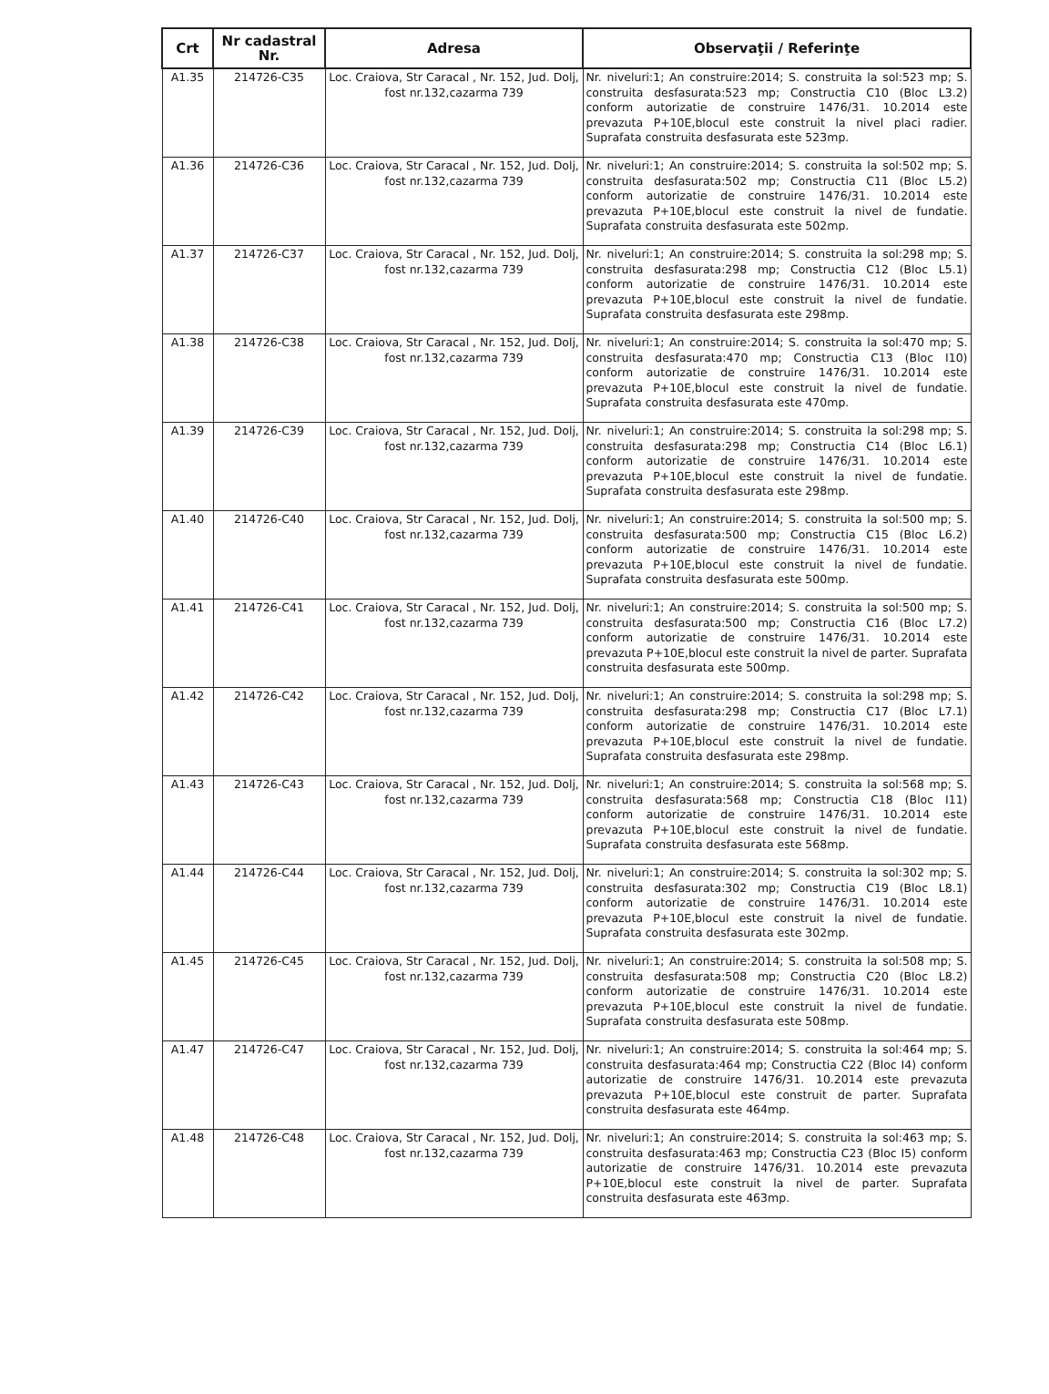| Crt | Nr cadastral Nr. | Adresa | Observaţii / Referinţe |
| --- | --- | --- | --- |
| A1.35 | 214726-C35 | Loc. Craiova, Str Caracal , Nr. 152, Jud. Dolj, fost nr.132,cazarma 739 | Nr. niveluri:1; An construire:2014; S. construita la sol:523 mp; S. construita desfasurata:523 mp; Constructia C10 (Bloc L3.2) conform autorizatie de construire 1476/31. 10.2014 este prevazuta P+10E,blocul este construit la nivel placi radier. Suprafata construita desfasurata este 523mp. |
| A1.36 | 214726-C36 | Loc. Craiova, Str Caracal , Nr. 152, Jud. Dolj, fost nr.132,cazarma 739 | Nr. niveluri:1; An construire:2014; S. construita la sol:502 mp; S. construita desfasurata:502 mp; Constructia C11 (Bloc L5.2) conform autorizatie de construire 1476/31. 10.2014 este prevazuta P+10E,blocul este construit la nivel de fundatie. Suprafata construita desfasurata este 502mp. |
| A1.37 | 214726-C37 | Loc. Craiova, Str Caracal , Nr. 152, Jud. Dolj, fost nr.132,cazarma 739 | Nr. niveluri:1; An construire:2014; S. construita la sol:298 mp; S. construita desfasurata:298 mp; Constructia C12 (Bloc L5.1) conform autorizatie de construire 1476/31. 10.2014 este prevazuta P+10E,blocul este construit la nivel de fundatie. Suprafata construita desfasurata este 298mp. |
| A1.38 | 214726-C38 | Loc. Craiova, Str Caracal , Nr. 152, Jud. Dolj, fost nr.132,cazarma 739 | Nr. niveluri:1; An construire:2014; S. construita la sol:470 mp; S. construita desfasurata:470 mp; Constructia C13 (Bloc I10) conform autorizatie de construire 1476/31. 10.2014 este prevazuta P+10E,blocul este construit la nivel de fundatie. Suprafata construita desfasurata este 470mp. |
| A1.39 | 214726-C39 | Loc. Craiova, Str Caracal , Nr. 152, Jud. Dolj, fost nr.132,cazarma 739 | Nr. niveluri:1; An construire:2014; S. construita la sol:298 mp; S. construita desfasurata:298 mp; Constructia C14 (Bloc L6.1) conform autorizatie de construire 1476/31. 10.2014 este prevazuta P+10E,blocul este construit la nivel de fundatie. Suprafata construita desfasurata este 298mp. |
| A1.40 | 214726-C40 | Loc. Craiova, Str Caracal , Nr. 152, Jud. Dolj, fost nr.132,cazarma 739 | Nr. niveluri:1; An construire:2014; S. construita la sol:500 mp; S. construita desfasurata:500 mp; Constructia C15 (Bloc L6.2) conform autorizatie de construire 1476/31. 10.2014 este prevazuta P+10E,blocul este construit la nivel de fundatie. Suprafata construita desfasurata este 500mp. |
| A1.41 | 214726-C41 | Loc. Craiova, Str Caracal , Nr. 152, Jud. Dolj, fost nr.132,cazarma 739 | Nr. niveluri:1; An construire:2014; S. construita la sol:500 mp; S. construita desfasurata:500 mp; Constructia C16 (Bloc L7.2) conform autorizatie de construire 1476/31. 10.2014 este prevazuta P+10E,blocul este construit la nivel de parter. Suprafata construita desfasurata este 500mp. |
| A1.42 | 214726-C42 | Loc. Craiova, Str Caracal , Nr. 152, Jud. Dolj, fost nr.132,cazarma 739 | Nr. niveluri:1; An construire:2014; S. construita la sol:298 mp; S. construita desfasurata:298 mp; Constructia C17 (Bloc L7.1) conform autorizatie de construire 1476/31. 10.2014 este prevazuta P+10E,blocul este construit la nivel de fundatie. Suprafata construita desfasurata este 298mp. |
| A1.43 | 214726-C43 | Loc. Craiova, Str Caracal , Nr. 152, Jud. Dolj, fost nr.132,cazarma 739 | Nr. niveluri:1; An construire:2014; S. construita la sol:568 mp; S. construita desfasurata:568 mp; Constructia C18 (Bloc I11) conform autorizatie de construire 1476/31. 10.2014 este prevazuta P+10E,blocul este construit la nivel de fundatie. Suprafata construita desfasurata este 568mp. |
| A1.44 | 214726-C44 | Loc. Craiova, Str Caracal , Nr. 152, Jud. Dolj, fost nr.132,cazarma 739 | Nr. niveluri:1; An construire:2014; S. construita la sol:302 mp; S. construita desfasurata:302 mp; Constructia C19 (Bloc L8.1) conform autorizatie de construire 1476/31. 10.2014 este prevazuta P+10E,blocul este construit la nivel de fundatie. Suprafata construita desfasurata este 302mp. |
| A1.45 | 214726-C45 | Loc. Craiova, Str Caracal , Nr. 152, Jud. Dolj, fost nr.132,cazarma 739 | Nr. niveluri:1; An construire:2014; S. construita la sol:508 mp; S. construita desfasurata:508 mp; Constructia C20 (Bloc L8.2) conform autorizatie de construire 1476/31. 10.2014 este prevazuta P+10E,blocul este construit la nivel de fundatie. Suprafata construita desfasurata este 508mp. |
| A1.47 | 214726-C47 | Loc. Craiova, Str Caracal , Nr. 152, Jud. Dolj, fost nr.132,cazarma 739 | Nr. niveluri:1; An construire:2014; S. construita la sol:464 mp; S. construita desfasurata:464 mp; Constructia C22 (Bloc I4) conform autorizatie de construire 1476/31. 10.2014 este prevazuta prevazuta P+10E,blocul este construit de parter. Suprafata construita desfasurata este 464mp. |
| A1.48 | 214726-C48 | Loc. Craiova, Str Caracal , Nr. 152, Jud. Dolj, fost nr.132,cazarma 739 | Nr. niveluri:1; An construire:2014; S. construita la sol:463 mp; S. construita desfasurata:463 mp; Constructia C23 (Bloc I5) conform autorizatie de construire 1476/31. 10.2014 este prevazuta P+10E,blocul este construit la nivel de parter. Suprafata construita desfasurata este 463mp. |